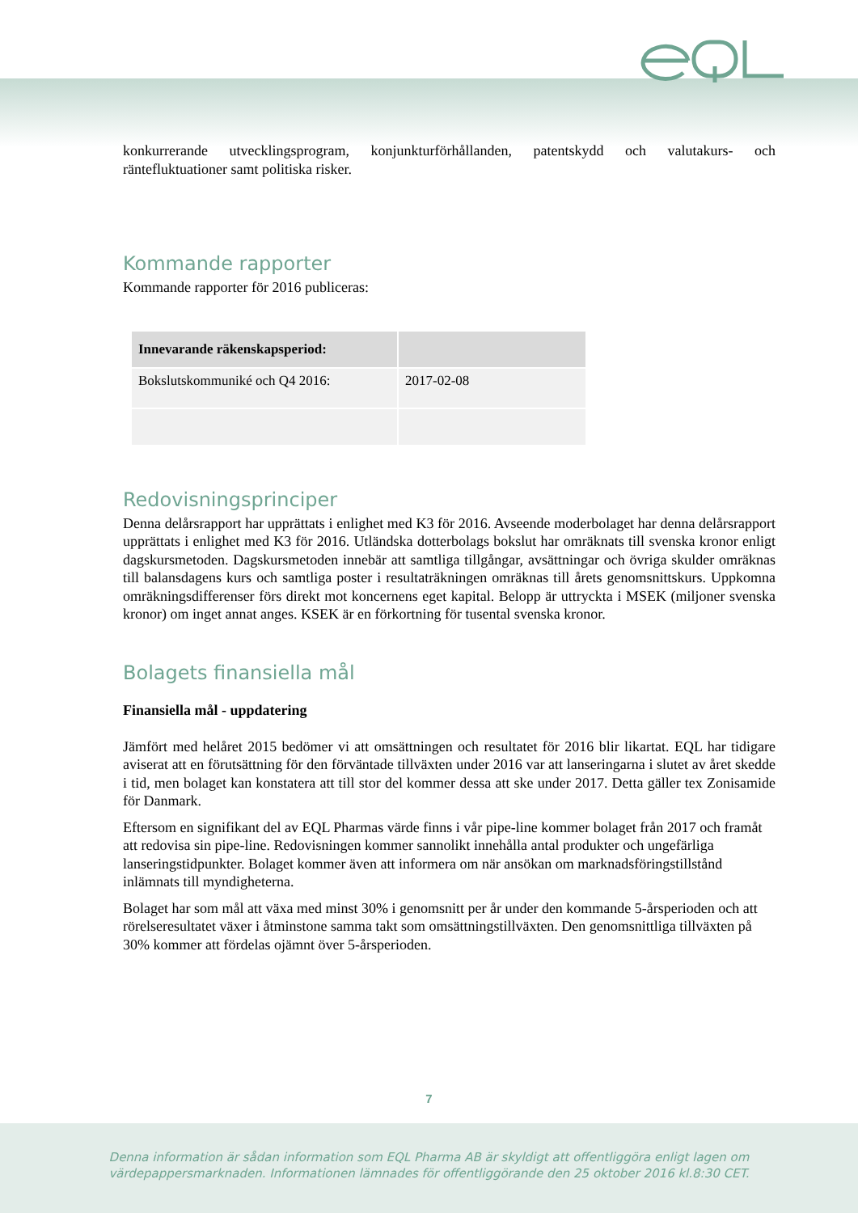konkurrerande utvecklingsprogram, konjunkturförhållanden, patentskydd och valutakurs- och räntefluktuationer samt politiska risker.
Kommande rapporter
Kommande rapporter för 2016 publiceras:
| Innevarande räkenskapsperiod: | |
| --- | --- |
| Bokslutskommuniké och Q4 2016: | 2017-02-08 |
Redovisningsprinciper
Denna delårsrapport har upprättats i enlighet med K3 för 2016. Avseende moderbolaget har denna delårsrapport upprättats i enlighet med K3 för 2016. Utländska dotterbolags bokslut har omräknats till svenska kronor enligt dagskursmetoden. Dagskursmetoden innebär att samtliga tillgångar, avsättningar och övriga skulder omräknas till balansdagens kurs och samtliga poster i resultaträkningen omräknas till årets genomsnittskurs. Uppkomna omräkningsdifferenser förs direkt mot koncernens eget kapital. Belopp är uttryckta i MSEK (miljoner svenska kronor) om inget annat anges. KSEK är en förkortning för tusental svenska kronor.
Bolagets finansiella mål
Finansiella mål - uppdatering
Jämfört med helåret 2015 bedömer vi att omsättningen och resultatet för 2016 blir likartat. EQL har tidigare aviserat att en förutsättning för den förväntade tillväxten under 2016 var att lanseringarna i slutet av året skedde i tid, men bolaget kan konstatera att till stor del kommer dessa att ske under 2017. Detta gäller tex Zonisamide för Danmark.
Eftersom en signifikant del av EQL Pharmas värde finns i vår pipe-line kommer bolaget från 2017 och framåt att redovisa sin pipe-line. Redovisningen kommer sannolikt innehålla antal produkter och ungefärliga lanseringstidpunkter. Bolaget kommer även att informera om när ansökan om marknadsföringstillstånd inlämnats till myndigheterna.
Bolaget har som mål att växa med minst 30% i genomsnitt per år under den kommande 5-årsperioden och att rörelseresultatet växer i åtminstone samma takt som omsättningstillväxten. Den genomsnittliga tillväxten på 30% kommer att fördelas ojämnt över 5-årsperioden.
7
Denna information är sådan information som EQL Pharma AB är skyldigt att offentliggöra enligt lagen om
värdepappersmarknaden. Informationen lämnades för offentliggörande den 25 oktober 2016 kl.8:30 CET.